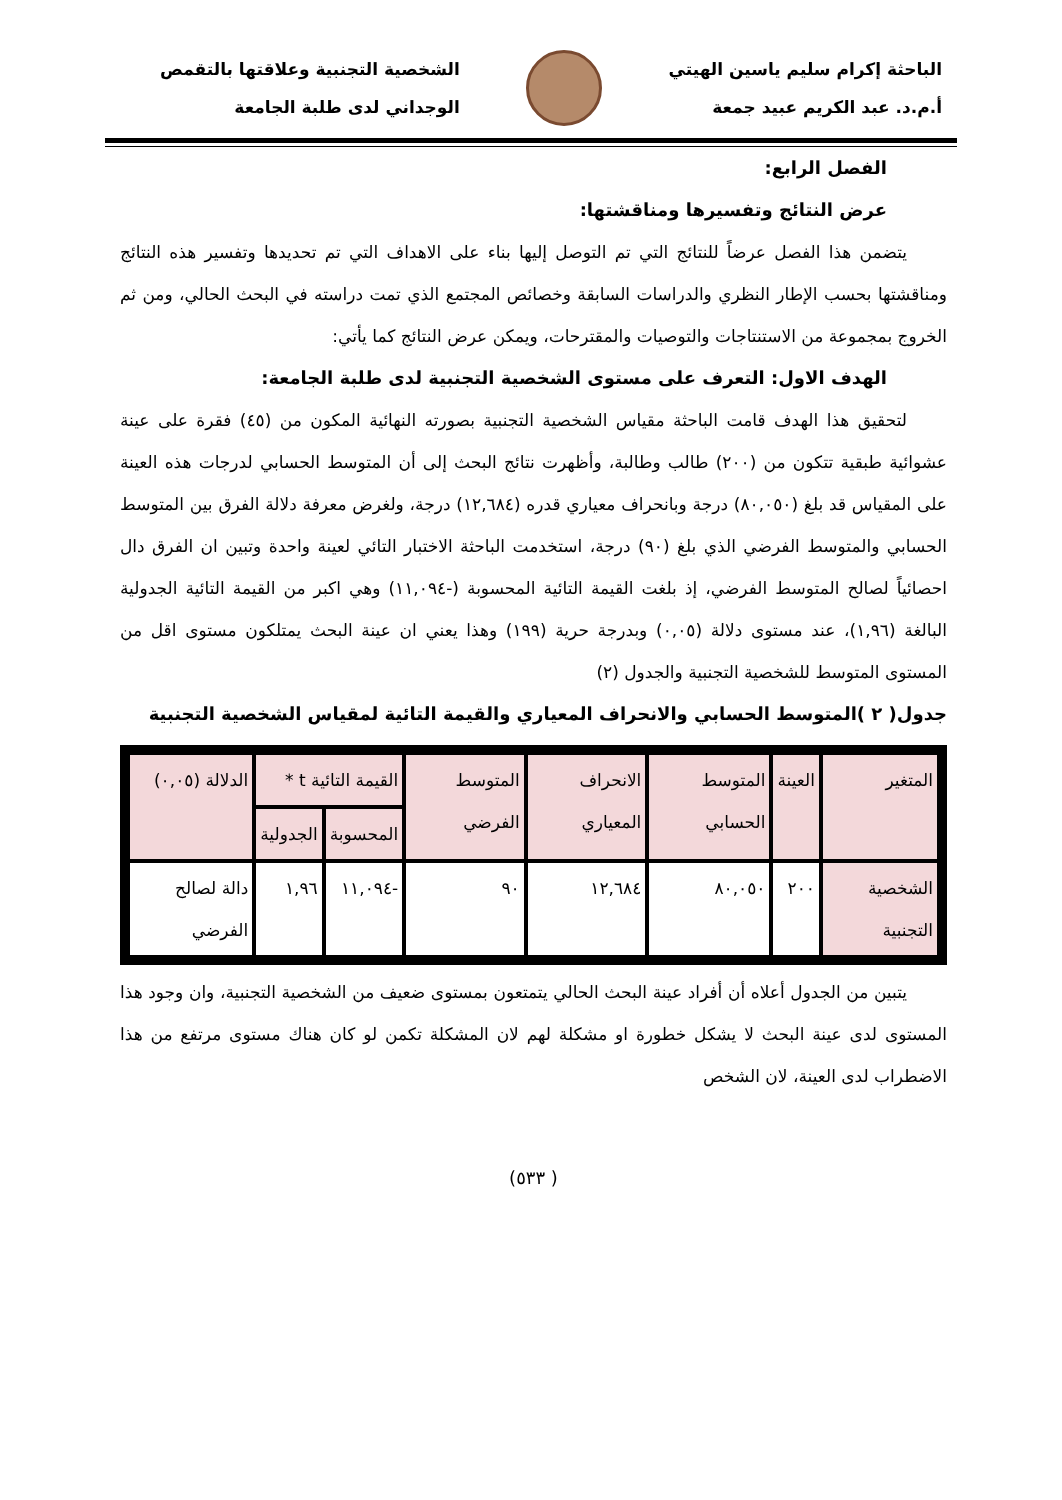الباحثة إكرام سليم ياسين الهيتي
أ.م.د. عبد الكريم عبيد جمعة
الشخصية التجنبية وعلاقتها بالتقمص
الوجداني لدى طلبة الجامعة
الفصل الرابع:
عرض النتائج وتفسيرها ومناقشتها:
يتضمن هذا الفصل عرضاً للنتائج التي تم التوصل إليها بناء على الاهداف التي تم تحديدها وتفسير هذه النتائج ومناقشتها بحسب الإطار النظري والدراسات السابقة وخصائص المجتمع الذي تمت دراسته في البحث الحالي، ومن ثم الخروج بمجموعة من الاستنتاجات والتوصيات والمقترحات، ويمكن عرض النتائج كما يأتي:
الهدف الاول: التعرف على مستوى الشخصية التجنبية لدى طلبة الجامعة:
لتحقيق هذا الهدف قامت الباحثة مقياس الشخصية التجنبية بصورته النهائية المكون من (٤٥) فقرة على عينة عشوائية طبقية تتكون من (٢٠٠) طالب وطالبة، وأظهرت نتائج البحث إلى أن المتوسط الحسابي لدرجات هذه العينة على المقياس قد بلغ (٨٠,٠٥٠) درجة وبانحراف معياري قدره (١٢,٦٨٤) درجة، ولغرض معرفة دلالة الفرق بين المتوسط الحسابي والمتوسط الفرضي الذي بلغ (٩٠) درجة، استخدمت الباحثة الاختبار التائي لعينة واحدة وتبين ان الفرق دال احصائياً لصالح المتوسط الفرضي، إذ بلغت القيمة التائية المحسوبة (-١١,٠٩٤) وهي اكبر من القيمة التائية الجدولية البالغة (١,٩٦)، عند مستوى دلالة (٠,٠٥) وبدرجة حرية (١٩٩) وهذا يعني ان عينة البحث يمتلكون مستوى اقل من المستوى المتوسط للشخصية التجنبية والجدول (٢)
جدول( ٢ )المتوسط الحسابي والانحراف المعياري والقيمة التائية لمقياس الشخصية التجنبية
| المتغير | العينة | المتوسط الحسابي | الانحراف المعياري | المتوسط الفرضي | القيمة التائية t * | | الدلالة (٠,٠٥) |
| --- | --- | --- | --- | --- | --- | --- | --- |
| | | | | | المحسوبة | الجدولية | |
| الشخصية التجنبية | ٢٠٠ | ٨٠,٠٥٠ | ١٢,٦٨٤ | ٩٠ | -١١,٠٩٤ | ١,٩٦ | دالة لصالح الفرضي |
يتبين من الجدول أعلاه أن أفراد عينة البحث الحالي يتمتعون بمستوى ضعيف من الشخصية التجنبية، وان وجود هذا المستوى لدى عينة البحث لا يشكل خطورة او مشكلة لهم لان المشكلة تكمن لو كان هناك مستوى مرتفع من هذا الاضطراب لدى العينة، لان الشخص
( ٥٣٣)